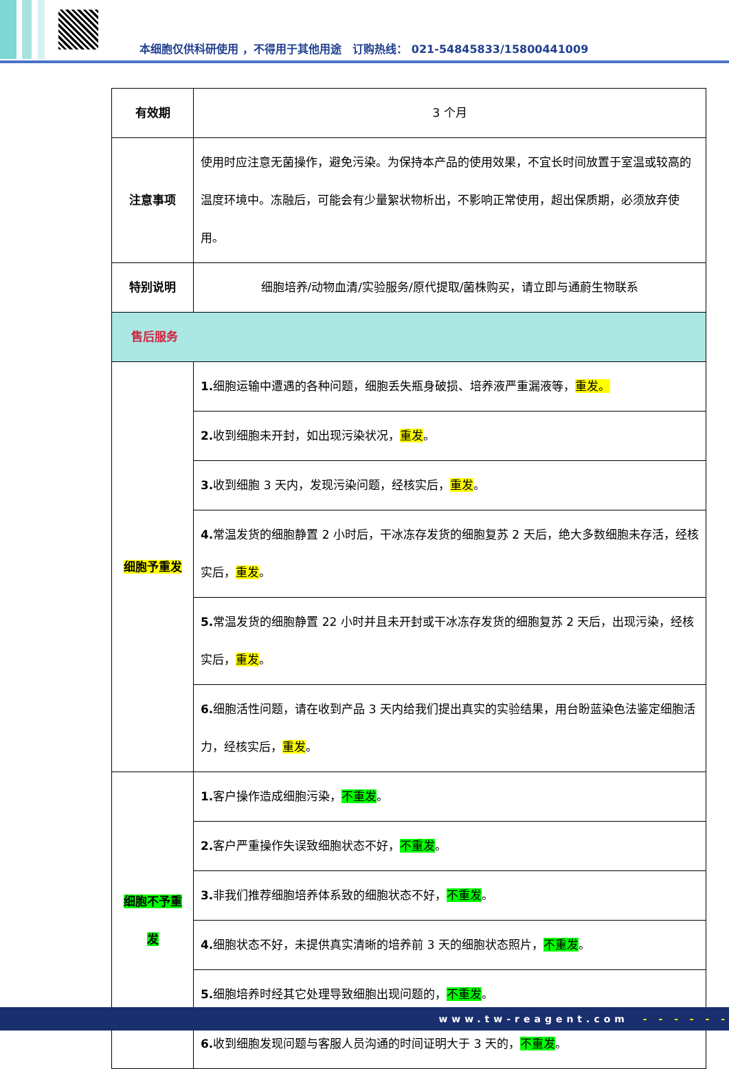本细胞仅供科研使用 ，不得用于其他用途 订购热线： 021-54845833/15800441009
| 有效期 | 3 个月 |
| 注意事项 | 使用时应注意无菌操作，避免污染。为保持本产品的使用效果，不宜长时间放置于室温或较高的温度环境中。冻融后，可能会有少量絮状物析出，不影响正常使用，超出保质期，必须放弃使用。 |
| 特别说明 | 细胞培养/动物血清/实验服务/原代提取/菌株购买，请立即与通蔚生物联系 |
| 售后服务 | |
| 细胞予重发 | 1. 细胞运输中遭遇的各种问题，细胞丢失瓶身破损、培养液严重漏液等， 重发。 |
| | 2. 收到细胞未开封，如出现污染状况， 重发 。 |
| | 3. 收到细胞 3 天内，发现污染问题，经核实后， 重发 。 |
| | 4. 常温发货的细胞静置 2 小时后，干冰冻存发货的细胞复苏 2 天后，绝大多数细胞未存活，经核实后， 重发 。 |
| | 5. 常温发货的细胞静置 22 小时并且未开封或干冰冻存发货的细胞复苏 2 天后，出现污染，经核实后， 重发 。 |
| | 6. 细胞活性问题，请在收到产品 3 天内给我们提出真实的实验结果，用台盼蓝染色法鉴定细胞活力，经核实后， 重发 。 |
| 细胞不予重发 | 1. 客户操作造成细胞污染， 不重发 。 |
| | 2. 客户严重操作失误致细胞状态不好， 不重发 。 |
| | 3. 非我们推荐细胞培养体系致的细胞状态不好， 不重发 。 |
| | 4. 细胞状态不好，未提供真实清晰的培养前 3 天的细胞状态照片， 不重发 。 |
| | 5. 细胞培养时经其它处理导致细胞出现问题的， 不重发 。 |
| | 6. 收到细胞发现问题与客服人员沟通的时间证明大于 3 天的， 不重发 。 |
www.tw-reagent.com - - - - - -